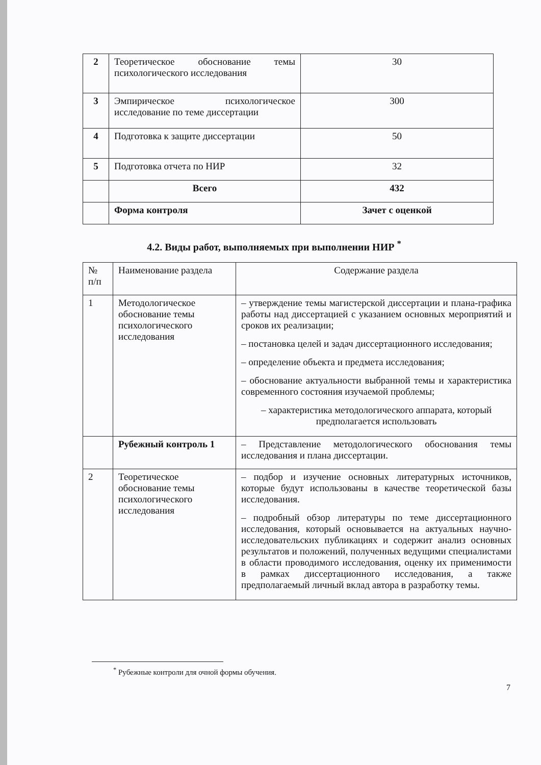| 2 | Теоретическое обоснование темы психологического исследования | 30 |
| 3 | Эмпирическое психологическое исследование по теме диссертации | 300 |
| 4 | Подготовка к защите диссертации | 50 |
| 5 | Подготовка отчета по НИР | 32 |
| | Всего | 432 |
| | Форма контроля | Зачет с оценкой |
4.2. Виды работ, выполняемых при выполнении НИР <sup>*</sup>
| № п/п | Наименование раздела | Содержание раздела |
| 1 | Методологическое обоснование темы психологического исследования | – утверждение темы магистерской диссертации и плана-графика работы над диссертацией с указанием основных мероприятий и сроков их реализации; – постановка целей и задач диссертационного исследования; – определение объекта и предмета исследования; – обоснование актуальности выбранной темы и характеристика современного состояния изучаемой проблемы; – характеристика методологического аппарата, который предполагается использовать |
| | Рубежный контроль 1 | – Представление методологического обоснования темы исследования и плана диссертации. |
| 2 | Теоретическое обоснование темы психологического исследования | – подбор и изучение основных литературных источников, которые будут использованы в качестве теоретической базы исследования. – подробный обзор литературы по теме диссертационного исследования, который основывается на актуальных научно-исследовательских публикациях и содержит анализ основных результатов и положений, полученных ведущими специалистами в области проводимого исследования, оценку их применимости в рамках диссертационного исследования, а также предполагаемый личный вклад автора в разработку темы. |
<sup>*</sup> Рубежные контроли для очной формы обучения.
7